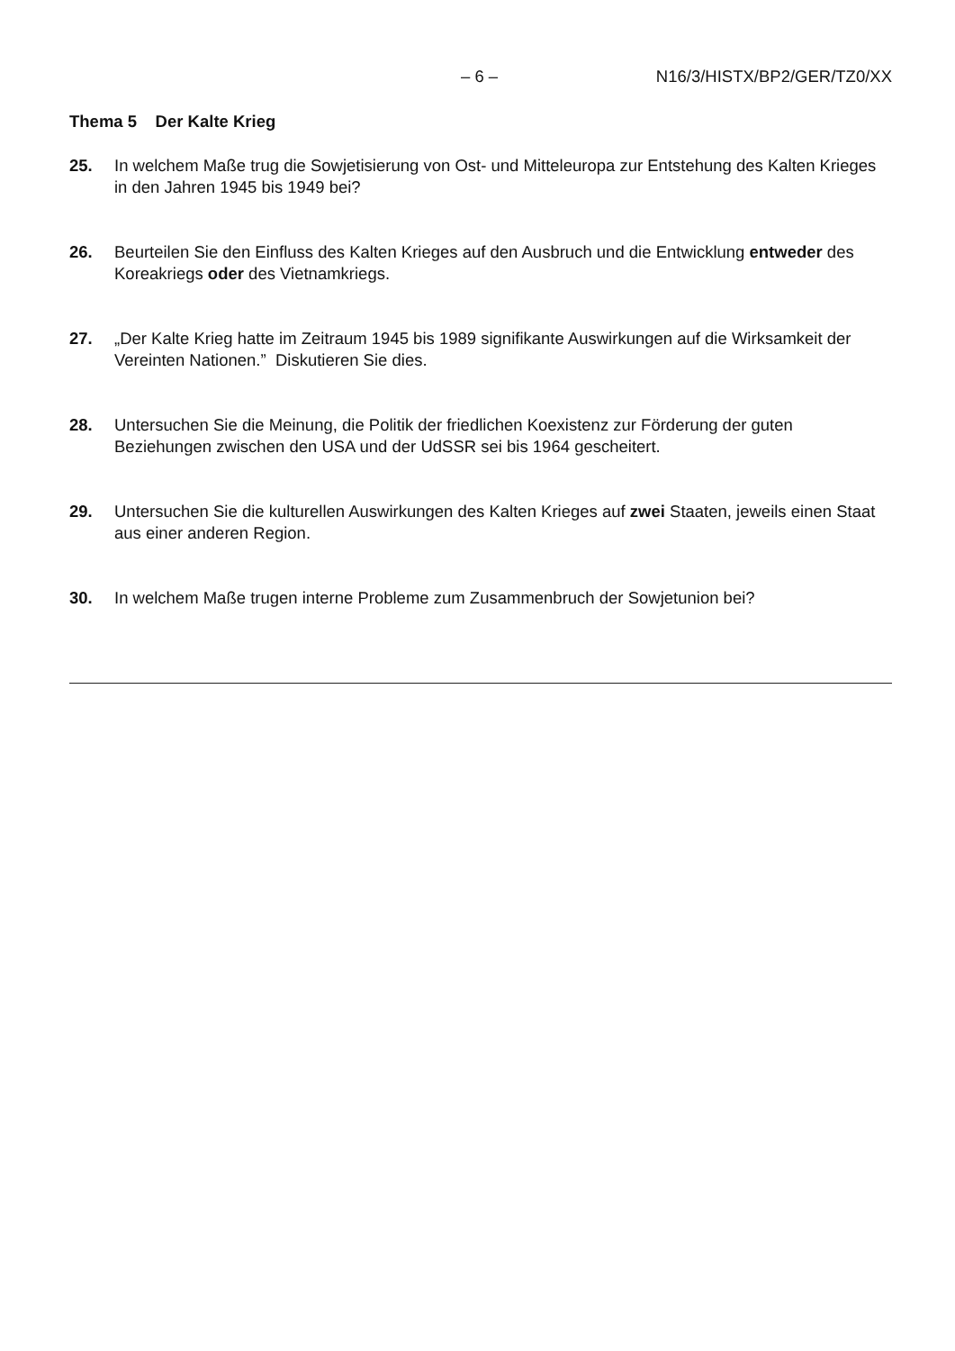– 6 – N16/3/HISTX/BP2/GER/TZ0/XX
Thema 5 Der Kalte Krieg
25. In welchem Maße trug die Sowjetisierung von Ost- und Mitteleuropa zur Entstehung des Kalten Krieges in den Jahren 1945 bis 1949 bei?
26. Beurteilen Sie den Einfluss des Kalten Krieges auf den Ausbruch und die Entwicklung entweder des Koreakriegs oder des Vietnamkriegs.
27. „Der Kalte Krieg hatte im Zeitraum 1945 bis 1989 signifikante Auswirkungen auf die Wirksamkeit der Vereinten Nationen.” Diskutieren Sie dies.
28. Untersuchen Sie die Meinung, die Politik der friedlichen Koexistenz zur Förderung der guten Beziehungen zwischen den USA und der UdSSR sei bis 1964 gescheitert.
29. Untersuchen Sie die kulturellen Auswirkungen des Kalten Krieges auf zwei Staaten, jeweils einen Staat aus einer anderen Region.
30. In welchem Maße trugen interne Probleme zum Zusammenbruch der Sowjetunion bei?